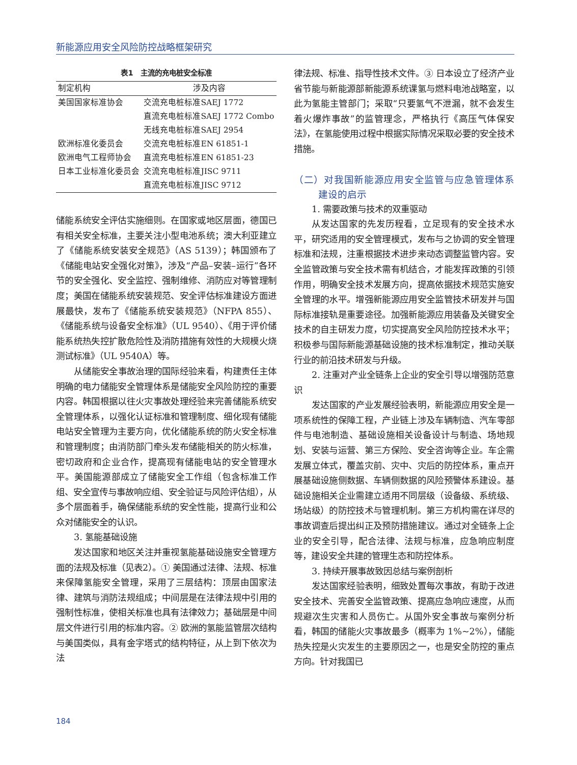新能源应用安全风险防控战略框架研究
表1 主流的充电桩安全标准
| 制定机构 | 涉及内容 |
| --- | --- |
| 美国国家标准协会 | 交流充电桩标准SAEJ 1772 |
| | 直流充电桩标准SAEJ 1772 Combo |
| | 无线充电桩标准SAEJ 2954 |
| 欧洲标准化委员会 | 交流充电桩标准EN 61851-1 |
| 欧洲电气工程师协会 | 直流充电桩标准EN 61851-23 |
| 日本工业标准化委员会 | 交流充电桩标准JISC 9711 |
| | 直流充电桩标准JISC 9712 |
储能系统安全评估实施细则。在国家或地区层面，德国已有相关安全标准，主要关注小型电池系统；澳大利亚建立了《储能系统安装安全规范》（AS 5139）；韩国颁布了《储能电站安全强化对策》，涉及“产品–安装–运行”各环节的安全强化、安全监控、强制维修、消防应对等管理制度；美国在储能系统安装规范、安全评估标准建设方面进展最快，发布了《储能系统安装规范》（NFPA 855）、《储能系统与设备安全标准》（UL 9540）、《用于评价储能系统热失控扩散危险性及消防措施有效性的大规模火烧测试标准》（UL 9540A）等。
从储能安全事故治理的国际经验来看，构建责任主体明确的电力储能安全管理体系是储能安全风险防控的重要内容。韩国根据以往火灾事故处理经验来完善储能系统安全管理体系，以强化认证标准和管理制度、细化现有储能电站安全管理为主要方向，优化储能系统的防火安全标准和管理制度；由消防部门牵头发布储能相关的防火标准，密切政府和企业合作，提高现有储能电站的安全管理水平。美国能源部成立了储能安全工作组（包含标准工作组、安全宣传与事故响应组、安全验证与风险评估组），从多个层面着手，确保储能系统的安全性能，提高行业和公众对储能安全的认识。
3. 氢能基础设施
发达国家和地区关注并重视氢能基础设施安全管理方面的法规及标准（见表2）。① 美国通过法律、法规、标准来保障氢能安全管理，采用了三层结构：顶层由国家法律、建筑与消防法规组成；中间层是在法律法规中引用的强制性标准，使相关标准也具有法律效力；基础层是中间层文件进行引用的标准内容。② 欧洲的氢能监管层次结构与美国类似，具有金字塔式的结构特征，从上到下依次为法
律法规、标准、指导性技术文件。③ 日本设立了经济产业省节能与新能源部新能源系统课氢与燃料电池战略室，以此为氢能主管部门；采取“只要氢气不泄漏，就不会发生着火爆炸事故”的监管理念，严格执行《高压气体保安法》，在氢能使用过程中根据实际情况采取必要的安全技术措施。
（二）对我国新能源应用安全监管与应急管理体系建设的启示
1. 需要政策与技术的双重驱动
从发达国家的先发历程看，立足现有的安全技术水平，研究适用的安全管理模式，发布与之协调的安全管理标准和法规，注重根据技术进步来动态调整监管内容。安全监管政策与安全技术需有机结合，才能发挥政策的引领作用，明确安全技术发展方向，提高依据技术规范实施安全管理的水平。增强新能源应用安全监管技术研发并与国际标准接轨是重要途径。加强新能源应用装备及关键安全技术的自主研发力度，切实提高安全风险防控技术水平；积极参与国际新能源基础设施的技术标准制定，推动关联行业的前沿技术研发与升级。
2. 注重对产业全链条上企业的安全引导以增强防范意识
发达国家的产业发展经验表明，新能源应用安全是一项系统性的保障工程，产业链上涉及车辆制造、汽车零部件与电池制造、基础设施相关设备设计与制造、场地规划、安装与运营、第三方保险、安全咨询等企业。车企需发展立体式，覆盖灾前、灾中、灾后的防控体系，重点开展基础设施侧数据、车辆侧数据的风险预警体系建设。基础设施相关企业需建立适用不同层级（设备级、系统级、场站级）的防控技术与管理机制。第三方机构需在详尽的事故调查后提出纠正及预防措施建议。通过对全链条上企业的安全引导，配合法律、法规与标准，应急响应制度等，建设安全共建的管理生态和防控体系。
3. 持续开展事故致因总结与案例剖析
发达国家经验表明，细致处置每次事故，有助于改进安全技术、完善安全监管政策、提高应急响应速度，从而规避次生灾害和人员伤亡。从国外安全事故与案例分析看，韩国的储能火灾事故最多（概率为 1%~2%），储能热失控是火灾发生的主要原因之一，也是安全防控的重点方向。针对我国已
184